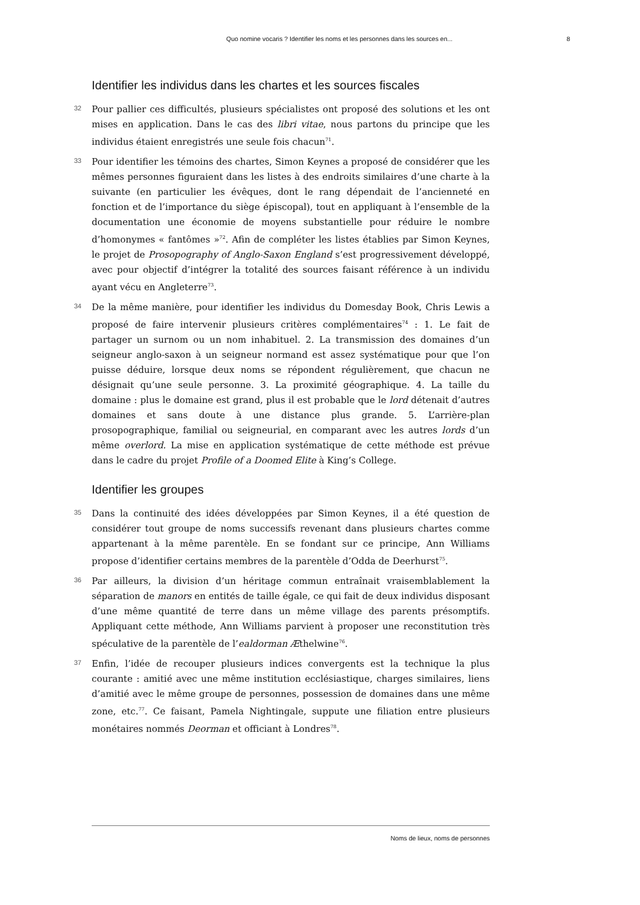Quo nomine vocaris ? Identifier les noms et les personnes dans les sources en... 8
Identifier les individus dans les chartes et les sources fiscales
32
Pour pallier ces difficultés, plusieurs spécialistes ont proposé des solutions et les ont mises en application. Dans le cas des libri vitae, nous partons du principe que les individus étaient enregistrés une seule fois chacun<sup>71</sup>.
33
Pour identifier les témoins des chartes, Simon Keynes a proposé de considérer que les mêmes personnes figuraient dans les listes à des endroits similaires d’une charte à la suivante (en particulier les évêques, dont le rang dépendait de l’ancienneté en fonction et de l’importance du siège épiscopal), tout en appliquant à l’ensemble de la documentation une économie de moyens substantielle pour réduire le nombre d’homonymes « fantômes »<sup>72</sup>. Afin de compléter les listes établies par Simon Keynes, le projet de Prosopography of Anglo-Saxon England s’est progressivement développé, avec pour objectif d’intégrer la totalité des sources faisant référence à un individu ayant vécu en Angleterre<sup>73</sup>.
34
De la même manière, pour identifier les individus du Domesday Book, Chris Lewis a proposé de faire intervenir plusieurs critères complémentaires<sup>74</sup> : 1. Le fait de partager un surnom ou un nom inhabituel. 2. La transmission des domaines d’un seigneur anglo-saxon à un seigneur normand est assez systématique pour que l’on puisse déduire, lorsque deux noms se répondent régulièrement, que chacun ne désignait qu’une seule personne. 3. La proximité géographique. 4. La taille du domaine : plus le domaine est grand, plus il est probable que le lord détenait d’autres domaines et sans doute à une distance plus grande. 5. L’arrière-plan prosopographique, familial ou seigneurial, en comparant avec les autres lords d’un même overlord. La mise en application systématique de cette méthode est prévue dans le cadre du projet Profile of a Doomed Elite à King’s College.
Identifier les groupes
35
Dans la continuité des idées développées par Simon Keynes, il a été question de considérer tout groupe de noms successifs revenant dans plusieurs chartes comme appartenant à la même parentèle. En se fondant sur ce principe, Ann Williams propose d’identifier certains membres de la parentèle d’Odda de Deerhurst<sup>75</sup>.
36
Par ailleurs, la division d’un héritage commun entraînait vraisemblablement la séparation de manors en entités de taille égale, ce qui fait de deux individus disposant d’une même quantité de terre dans un même village des parents présomptifs. Appliquant cette méthode, Ann Williams parvient à proposer une reconstitution très spéculative de la parentèle de l’ealdorman Æthelwine<sup>76</sup>.
37
Enfin, l’idée de recouper plusieurs indices convergents est la technique la plus courante : amitié avec une même institution ecclésiastique, charges similaires, liens d’amitié avec le même groupe de personnes, possession de domaines dans une même zone, etc.<sup>77</sup>. Ce faisant, Pamela Nightingale, suppute une filiation entre plusieurs monétaires nommés Deorman et officiant à Londres<sup>78</sup>.
Noms de lieux, noms de personnes